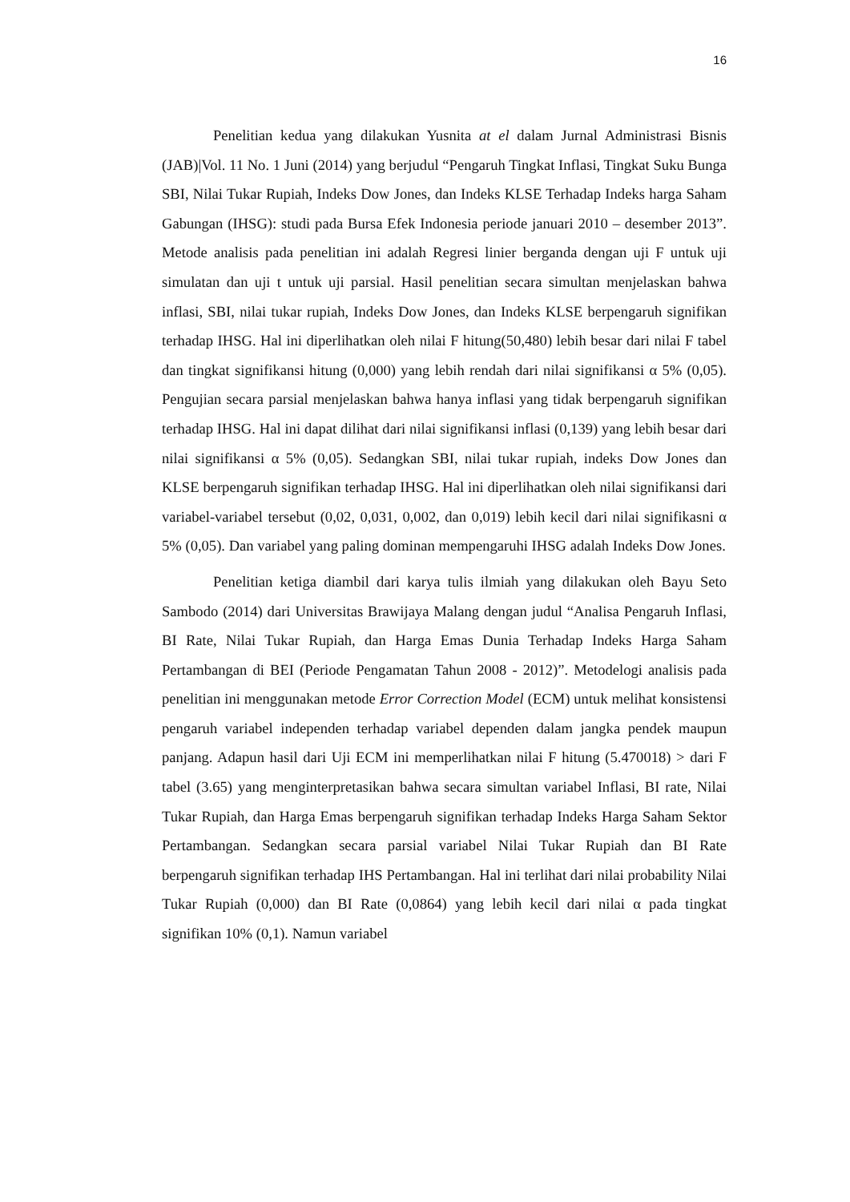16
Penelitian kedua yang dilakukan Yusnita at el dalam Jurnal Administrasi Bisnis (JAB)|Vol. 11 No. 1 Juni (2014) yang berjudul “Pengaruh Tingkat Inflasi, Tingkat Suku Bunga SBI, Nilai Tukar Rupiah, Indeks Dow Jones, dan Indeks KLSE Terhadap Indeks harga Saham Gabungan (IHSG): studi pada Bursa Efek Indonesia periode januari 2010 – desember 2013”. Metode analisis pada penelitian ini adalah Regresi linier berganda dengan uji F untuk uji simulatan dan uji t untuk uji parsial. Hasil penelitian secara simultan menjelaskan bahwa inflasi, SBI, nilai tukar rupiah, Indeks Dow Jones, dan Indeks KLSE berpengaruh signifikan terhadap IHSG. Hal ini diperlihatkan oleh nilai F hitung(50,480) lebih besar dari nilai F tabel dan tingkat signifikansi hitung (0,000) yang lebih rendah dari nilai signifikansi α 5% (0,05). Pengujian secara parsial menjelaskan bahwa hanya inflasi yang tidak berpengaruh signifikan terhadap IHSG. Hal ini dapat dilihat dari nilai signifikansi inflasi (0,139) yang lebih besar dari nilai signifikansi α 5% (0,05). Sedangkan SBI, nilai tukar rupiah, indeks Dow Jones dan KLSE berpengaruh signifikan terhadap IHSG. Hal ini diperlihatkan oleh nilai signifikansi dari variabel-variabel tersebut (0,02, 0,031, 0,002, dan 0,019) lebih kecil dari nilai signifikasni α 5% (0,05). Dan variabel yang paling dominan mempengaruhi IHSG adalah Indeks Dow Jones.
Penelitian ketiga diambil dari karya tulis ilmiah yang dilakukan oleh Bayu Seto Sambodo (2014) dari Universitas Brawijaya Malang dengan judul “Analisa Pengaruh Inflasi, BI Rate, Nilai Tukar Rupiah, dan Harga Emas Dunia Terhadap Indeks Harga Saham Pertambangan di BEI (Periode Pengamatan Tahun 2008 - 2012)”. Metodelogi analisis pada penelitian ini menggunakan metode Error Correction Model (ECM) untuk melihat konsistensi pengaruh variabel independen terhadap variabel dependen dalam jangka pendek maupun panjang. Adapun hasil dari Uji ECM ini memperlihatkan nilai F hitung (5.470018) > dari F tabel (3.65) yang menginterpretasikan bahwa secara simultan variabel Inflasi, BI rate, Nilai Tukar Rupiah, dan Harga Emas berpengaruh signifikan terhadap Indeks Harga Saham Sektor Pertambangan. Sedangkan secara parsial variabel Nilai Tukar Rupiah dan BI Rate berpengaruh signifikan terhadap IHS Pertambangan. Hal ini terlihat dari nilai probability Nilai Tukar Rupiah (0,000) dan BI Rate (0,0864) yang lebih kecil dari nilai α pada tingkat signifikan 10% (0,1). Namun variabel